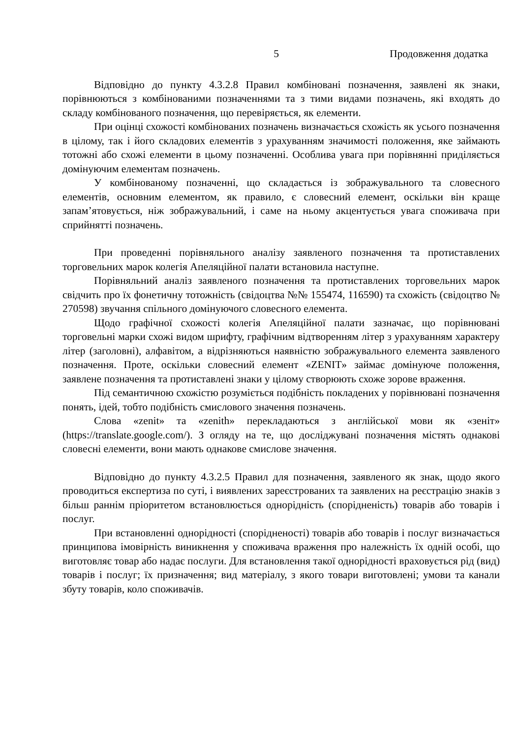5 Продовження додатка
Відповідно до пункту 4.3.2.8 Правил комбіновані позначення, заявлені як знаки, порівнюються з комбінованими позначеннями та з тими видами позначень, які входять до складу комбінованого позначення, що перевіряється, як елементи.
При оцінці схожості комбінованих позначень визначається схожість як усього позначення в цілому, так і його складових елементів з урахуванням значимості положення, яке займають тотожні або схожі елементи в цьому позначенні. Особлива увага при порівнянні приділяється домінуючим елементам позначень.
У комбінованому позначенні, що складається із зображувального та словесного елементів, основним елементом, як правило, є словесний елемент, оскільки він краще запам’ятовується, ніж зображувальний, і саме на ньому акцентується увага споживача при сприйнятті позначень.
При проведенні порівняльного аналізу заявленого позначення та протиставлених торговельних марок колегія Апеляційної палати встановила наступне.
Порівняльний аналіз заявленого позначення та протиставлених торговельних марок свідчить про їх фонетичну тотожність (свідоцтва №№ 155474, 116590) та схожість (свідоцтво № 270598) звучання спільного домінуючого словесного елемента.
Щодо графічної схожості колегія Апеляційної палати зазначає, що порівнювані торговельні марки схожі видом шрифту, графічним відтворенням літер з урахуванням характеру літер (заголовні), алфавітом, а відрізняються наявністю зображувального елемента заявленого позначення. Проте, оскільки словесний елемент «ZENIT» займає домінуюче положення, заявлене позначення та протиставлені знаки у цілому створюють схоже зорове враження.
Під семантичною схожістю розуміється подібність покладених у порівнювані позначення понять, ідей, тобто подібність смислового значення позначень.
Слова «zenit» та «zenith» перекладаються з англійської мови як «зеніт» (https://translate.google.com/). З огляду на те, що досліджувані позначення містять однакові словесні елементи, вони мають однакове смислове значення.
Відповідно до пункту 4.3.2.5 Правил для позначення, заявленого як знак, щодо якого проводиться експертиза по суті, і виявлених зареєстрованих та заявлених на реєстрацію знаків з більш раннім пріоритетом встановлюється однорідність (спорідненість) товарів або товарів і послуг.
При встановленні однорідності (спорідненості) товарів або товарів і послуг визначається принципова імовірність виникнення у споживача враження про належність їх одній особі, що виготовляє товар або надає послуги. Для встановлення такої однорідності враховується рід (вид) товарів і послуг; їх призначення; вид матеріалу, з якого товари виготовлені; умови та канали збуту товарів, коло споживачів.